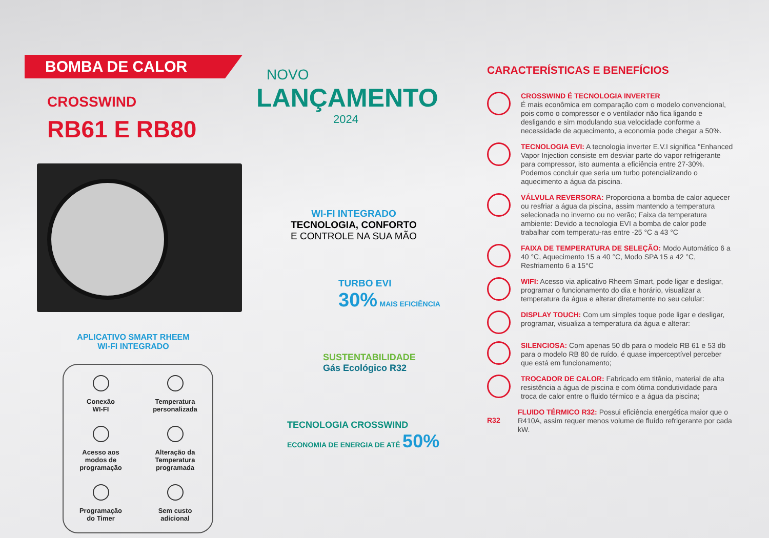BOMBA DE CALOR
CROSSWIND
RB61 E RB80
APLICATIVO SMART RHEEM
WI-FI INTEGRADO
Conexão
WI-FI
Temperatura
personalizada
Acesso aos
modos de
programação
Alteração da
Temperatura
programada
Programação
do Timer
Sem custo
adicional
NOVO
LANÇAMENTO
2024
WI-FI INTEGRADO
TECNOLOGIA, CONFORTO
E CONTROLE NA SUA MÃO
TURBO EVI
30% MAIS EFICIÊNCIA
SUSTENTABILIDADE
Gás Ecológico R32
TECNOLOGIA CROSSWIND
ECONOMIA DE ENERGIA DE ATÉ 50%
CARACTERÍSTICAS E BENEFÍCIOS
CROSSWIND É TECNOLOGIA INVERTER
É mais econômica em comparação com o modelo convencional, pois como o compressor e o ventilador não fica ligando e desligando e sim modulando sua velocidade conforme a necessidade de aquecimento, a economia pode chegar a 50%.
TECNOLOGIA EVI: A tecnologia inverter E.V.I significa "Enhanced Vapor Injection consiste em desviar parte do vapor refrigerante para compressor, isto aumenta a eficiência entre 27-30%. Podemos concluir que seria um turbo potencializando o aquecimento a água da piscina.
VÁLVULA REVERSORA: Proporciona a bomba de calor aquecer ou resfriar a água da piscina, assim mantendo a temperatura selecionada no inverno ou no verão; Faixa da temperatura ambiente: Devido a tecnologia EVI a bomba de calor pode trabalhar com temperatu-ras entre -25 °C a 43 °C
FAIXA DE TEMPERATURA DE SELEÇÃO: Modo Automático 6 a 40 °C, Aquecimento 15 a 40 °C, Modo SPA 15 a 42 °C, Resfriamento 6 a 15°C
WIFI: Acesso via aplicativo Rheem Smart, pode ligar e desligar, programar o funcionamento do dia e horário, visualizar a temperatura da água e alterar diretamente no seu celular:
DISPLAY TOUCH: Com um simples toque pode ligar e desligar, programar, visualiza a temperatura da água e alterar:
SILENCIOSA: Com apenas 50 db para o modelo RB 61 e 53 db para o modelo RB 80 de ruído, é quase imperceptível perceber que está em funcionamento;
TROCADOR DE CALOR: Fabricado em titânio, material de alta resistência a água de piscina e com ótima condutividade para troca de calor entre o fluido térmico e a água da piscina;
R32
FLUIDO TÉRMICO R32: Possui eficiência energética maior que o R410A, assim requer menos volume de fluído refrigerante por cada kW.